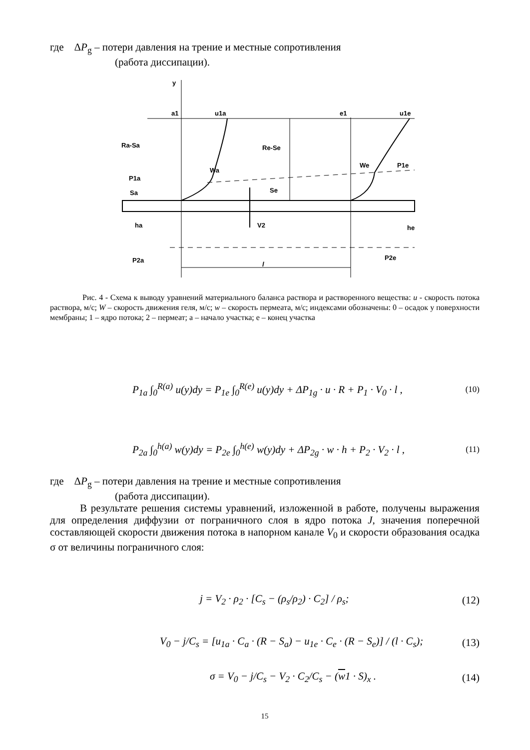где ΔP<sub>g</sub> – потери давления на трение и местные сопротивления
(работа диссипации).
y
a1
u1a
e1
u1e
Ra-Sa
Re-Se
Wa
We
P1e
P1a
Sa
Se
ha
he
V2
P2a
P2e
l
Рис. 4 - Схема к выводу уравнений материального баланса раствора и растворенного вещества: u - скорость потока раствора, м/с; W – скорость движения геля, м/с; w – скорость пермеата, м/с; индексами обозначены: 0 – осадок у поверхности мембраны; 1 – ядро потока; 2 – пермеат; a – начало участка; e – конец участка
P<sub>1a</sub> ∫<sub>0</sub><sup>R(a)</sup> u(y)dy = P<sub>1e</sub> ∫<sub>0</sub><sup>R(e)</sup> u(y)dy + ΔP<sub>1g</sub> · u · R + P<sub>1</sub> · V<sub>0</sub> · l , (10)
P<sub>2a</sub> ∫<sub>0</sub><sup>h(a)</sup> w(y)dy = P<sub>2e</sub> ∫<sub>0</sub><sup>h(e)</sup> w(y)dy + ΔP<sub>2g</sub> · w · h + P<sub>2</sub> · V<sub>2</sub> · l , (11)
где ΔP<sub>g</sub> – потери давления на трение и местные сопротивления
(работа диссипации).
В результате решения системы уравнений, изложенной в работе, получены выражения для определения диффузии от пограничного слоя в ядро потока J, значения поперечной составляющей скорости движения потока в напорном канале V<sub>0</sub> и скорости образования осадка σ от величины пограничного слоя:
j = V<sub>2</sub> · ρ<sub>2</sub> · [C<sub>s</sub> − (ρ<sub>s</sub>/ρ<sub>2</sub>) · C<sub>2</sub>] / ρ<sub>s</sub>; (12)
V<sub>0</sub> − j/C<sub>s</sub> = [u<sub>1a</sub> · C<sub>a</sub> · (R − S<sub>a</sub>) − u<sub>1e</sub> · C<sub>e</sub> · (R − S<sub>e</sub>)] / (l · C<sub>s</sub>); (13)
σ = V<sub>0</sub> − j/C<sub>s</sub> − V<sub>2</sub> · C<sub>2</sub>/C<sub>s</sub> − (w1 · S)<sub>x</sub> . (14)
15